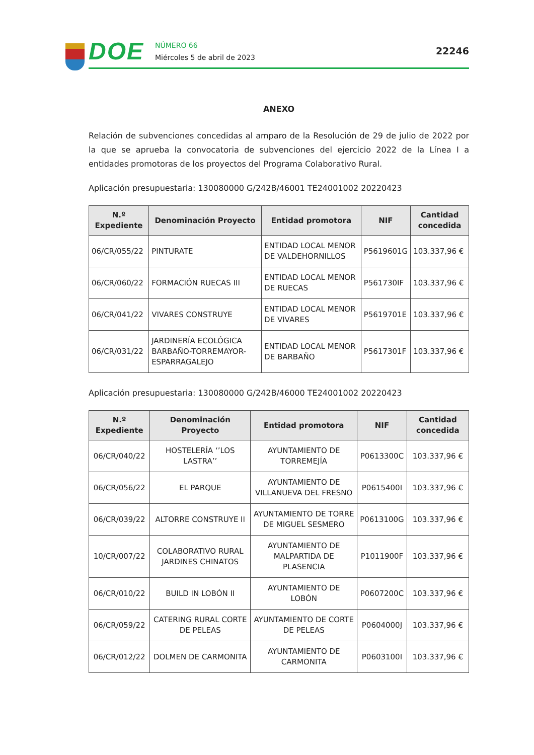DOE
NÚMERO 66
Miércoles 5 de abril de 2023
22246
ANEXO
Relación de subvenciones concedidas al amparo de la Resolución de 29 de julio de 2022 por la que se aprueba la convocatoria de subvenciones del ejercicio 2022 de la Línea I a entidades promotoras de los proyectos del Programa Colaborativo Rural.
Aplicación presupuestaria: 130080000 G/242B/46001 TE24001002 20220423
| N.º Expediente | Denominación Proyecto | Entidad promotora | NIF | Cantidad concedida |
| --- | --- | --- | --- | --- |
| 06/CR/055/22 | PINTURATE | ENTIDAD LOCAL MENOR DE VALDEHORNILLOS | P5619601G | 103.337,96 € |
| 06/CR/060/22 | FORMACIÓN RUECAS III | ENTIDAD LOCAL MENOR DE RUECAS | P561730IF | 103.337,96 € |
| 06/CR/041/22 | VIVARES CONSTRUYE | ENTIDAD LOCAL MENOR DE VIVARES | P5619701E | 103.337,96 € |
| 06/CR/031/22 | JARDINERÍA ECOLÓGICA BARBAÑO-TORREMAYOR-ESPARRAGALEJO | ENTIDAD LOCAL MENOR DE BARBAÑO | P5617301F | 103.337,96 € |
Aplicación presupuestaria: 130080000 G/242B/46000 TE24001002 20220423
| N.º Expediente | Denominación Proyecto | Entidad promotora | NIF | Cantidad concedida |
| --- | --- | --- | --- | --- |
| 06/CR/040/22 | HOSTELERÍA ‘’LOS LASTRA’’ | AYUNTAMIENTO DE TORREMEJÍA | P0613300C | 103.337,96 € |
| 06/CR/056/22 | EL PARQUE | AYUNTAMIENTO DE VILLANUEVA DEL FRESNO | P0615400I | 103.337,96 € |
| 06/CR/039/22 | ALTORRE CONSTRUYE II | AYUNTAMIENTO DE TORRE DE MIGUEL SESMERO | P0613100G | 103.337,96 € |
| 10/CR/007/22 | COLABORATIVO RURAL JARDINES CHINATOS | AYUNTAMIENTO DE MALPARTIDA DE PLASENCIA | P1011900F | 103.337,96 € |
| 06/CR/010/22 | BUILD IN LOBÓN II | AYUNTAMIENTO DE LOBÓN | P0607200C | 103.337,96 € |
| 06/CR/059/22 | CATERING RURAL CORTE DE PELEAS | AYUNTAMIENTO DE CORTE DE PELEAS | P0604000J | 103.337,96 € |
| 06/CR/012/22 | DOLMEN DE CARMONITA | AYUNTAMIENTO DE CARMONITA | P0603100I | 103.337,96 € |